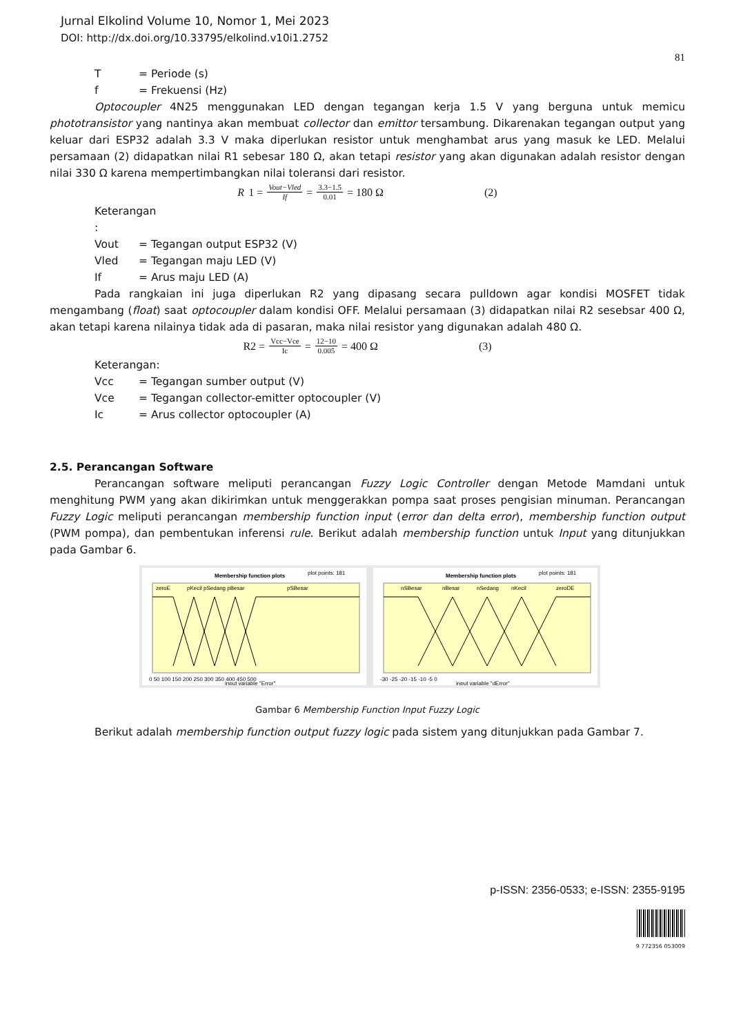Jurnal Elkolind Volume 10, Nomor 1, Mei 2023
DOI: http://dx.doi.org/10.33795/elkolind.v10i1.2752
81
T = Periode (s)
f = Frekuensi (Hz)
Optocoupler 4N25 menggunakan LED dengan tegangan kerja 1.5 V yang berguna untuk memicu phototransistor yang nantinya akan membuat collector dan emittor tersambung. Dikarenakan tegangan output yang keluar dari ESP32 adalah 3.3 V maka diperlukan resistor untuk menghambat arus yang masuk ke LED. Melalui persamaan (2) didapatkan nilai R1 sebesar 180 Ω, akan tetapi resistor yang akan digunakan adalah resistor dengan nilai 330 Ω karena mempertimbangkan nilai toleransi dari resistor.
R 1 = Vout−Vled If = 3.3−1.5 0.01 = 180 Ω (2)
Keterangan :
Vout = Tegangan output ESP32 (V)
Vled = Tegangan maju LED (V)
If = Arus maju LED (A)
Pada rangkaian ini juga diperlukan R2 yang dipasang secara pulldown agar kondisi MOSFET tidak mengambang (float) saat optocoupler dalam kondisi OFF. Melalui persamaan (3) didapatkan nilai R2 sesebsar 400 Ω, akan tetapi karena nilainya tidak ada di pasaran, maka nilai resistor yang digunakan adalah 480 Ω.
R2 = Vcc−Vce Ic = 12−10 0.005 = 400 Ω (3)
Keterangan:
Vcc = Tegangan sumber output (V)
Vce = Tegangan collector-emitter optocoupler (V)
Ic = Arus collector optocoupler (A)
2.5. Perancangan Software
Perancangan software meliputi perancangan Fuzzy Logic Controller dengan Metode Mamdani untuk menghitung PWM yang akan dikirimkan untuk menggerakkan pompa saat proses pengisian minuman. Perancangan Fuzzy Logic meliputi perancangan membership function input (error dan delta error), membership function output (PWM pompa), dan pembentukan inferensi rule. Berikut adalah membership function untuk Input yang ditunjukkan pada Gambar 6.
Membership function plots
plot points: 181
zeroE
pKecil pSedang pBesar
pSBesar
0 50 100 150 200 250 300 350 400 450 500
input variable "Error"
Membership function plots
plot points: 181
nSBesar
nBesar
nSedang
nKecil
zeroDE
-30 -25 -20 -15 -10 -5 0
input variable "dError"
Gambar 6 Membership Function Input Fuzzy Logic
Berikut adalah membership function output fuzzy logic pada sistem yang ditunjukkan pada Gambar 7.
p-ISSN: 2356-0533; e-ISSN: 2355-9195
9 772356 053009